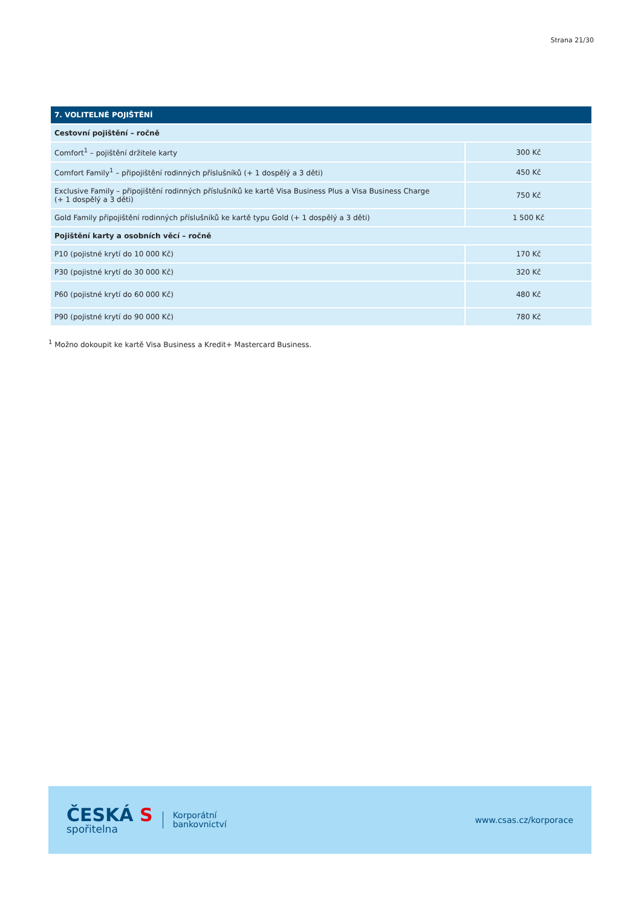Strana 21/30
| 7. VOLITELNÉ POJIŠTĚNÍ | |
| --- | --- |
| Cestovní pojištění – ročně | |
| Comfort<sup>1</sup> – pojištění držitele karty | 300 Kč |
| Comfort Family<sup>1</sup> – připojištění rodinných příslušníků (+ 1 dospělý a 3 děti) | 450 Kč |
| Exclusive Family – připojištění rodinných příslušníků ke kartě Visa Business Plus a Visa Business Charge (+ 1 dospělý a 3 děti) | 750 Kč |
| Gold Family připojištění rodinných příslušníků ke kartě typu Gold (+ 1 dospělý a 3 děti) | 1 500 Kč |
| Pojištění karty a osobních věcí – ročně | |
| P10 (pojistné krytí do 10 000 Kč) | 170 Kč |
| P30 (pojistné krytí do 30 000 Kč) | 320 Kč |
| P60 (pojistné krytí do 60 000 Kč) | 480 Kč |
| P90 (pojistné krytí do 90 000 Kč) | 780 Kč |
<sup>1</sup> Možno dokoupit ke kartě Visa Business a Kredit+ Mastercard Business.
ČESKÁ S
spořitelna
Korporátní
bankovnictví
www.csas.cz/korporace